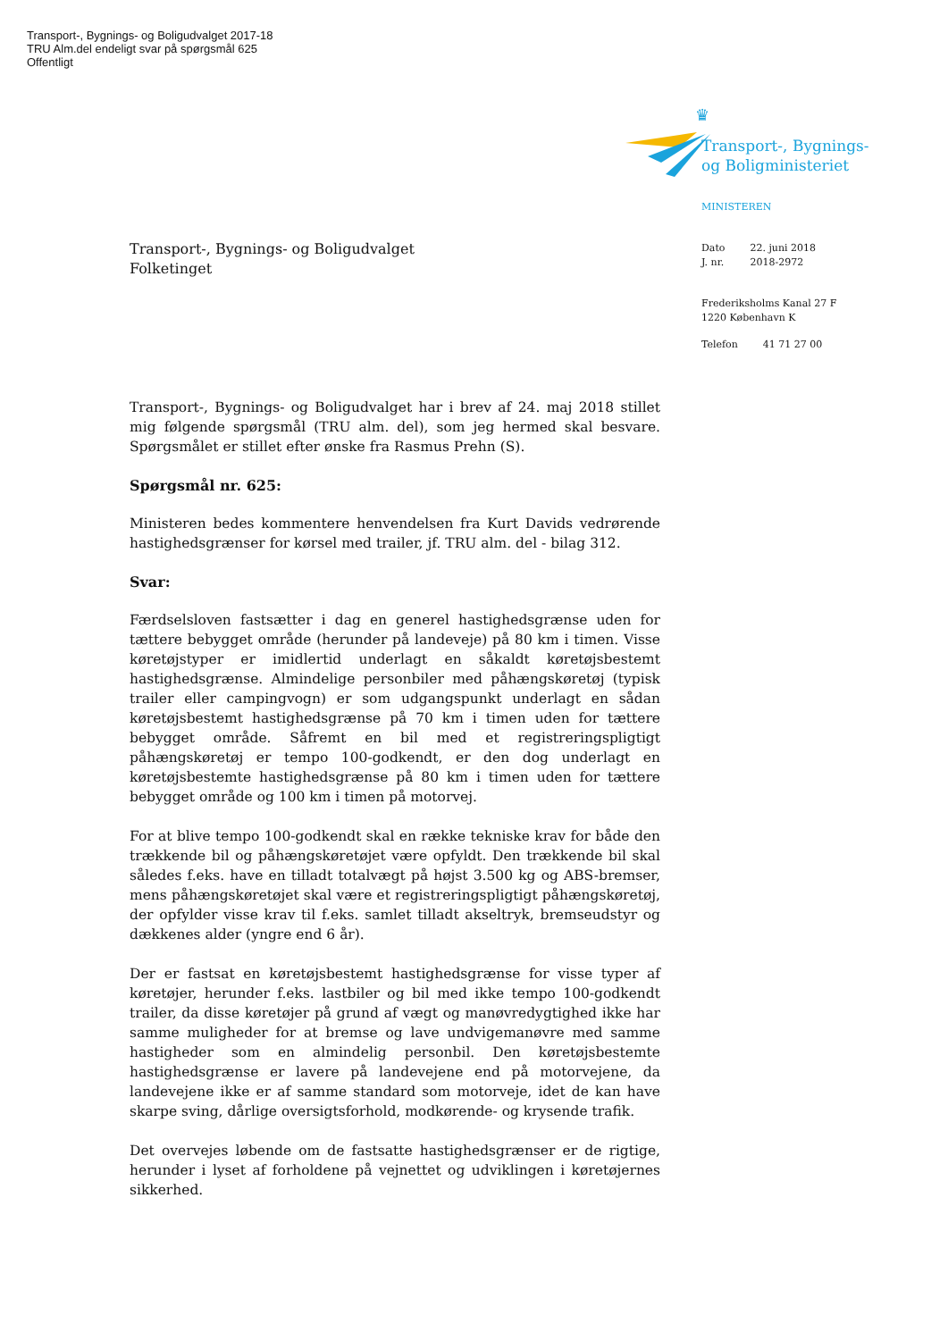Transport-, Bygnings- og Boligudvalget 2017-18
TRU Alm.del endeligt svar på spørgsmål 625
Offentligt
♛
Transport-, Bygnings-
og Boligministeriet
MINISTEREN
| Dato | 22. juni 2018 |
| J. nr. | 2018-2972 |
Frederiksholms Kanal 27 F
1220 København K
| Telefon | 41 71 27 00 |
Transport-, Bygnings- og Boligudvalget
Folketinget
Transport-, Bygnings- og Boligudvalget har i brev af 24. maj 2018 stillet mig følgende spørgsmål (TRU alm. del), som jeg hermed skal besvare. Spørgsmålet er stillet efter ønske fra Rasmus Prehn (S).
Spørgsmål nr. 625:
Ministeren bedes kommentere henvendelsen fra Kurt Davids vedrørende hastighedsgrænser for kørsel med trailer, jf. TRU alm. del - bilag 312.
Svar:
Færdselsloven fastsætter i dag en generel hastighedsgrænse uden for tættere bebygget område (herunder på landeveje) på 80 km i timen. Visse køretøjstyper er imidlertid underlagt en såkaldt køretøjsbestemt hastighedsgrænse. Almindelige personbiler med påhængskøretøj (typisk trailer eller campingvogn) er som udgangspunkt underlagt en sådan køretøjsbestemt hastighedsgrænse på 70 km i timen uden for tættere bebygget område. Såfremt en bil med et registreringspligtigt påhængskøretøj er tempo 100-godkendt, er den dog underlagt en køretøjsbestemte hastighedsgrænse på 80 km i timen uden for tættere bebygget område og 100 km i timen på motorvej.
For at blive tempo 100-godkendt skal en række tekniske krav for både den trækkende bil og påhængskøretøjet være opfyldt. Den trækkende bil skal således f.eks. have en tilladt totalvægt på højst 3.500 kg og ABS-bremser, mens påhængskøretøjet skal være et registreringspligtigt påhængskøretøj, der opfylder visse krav til f.eks. samlet tilladt akseltryk, bremseudstyr og dækkenes alder (yngre end 6 år).
Der er fastsat en køretøjsbestemt hastighedsgrænse for visse typer af køretøjer, herunder f.eks. lastbiler og bil med ikke tempo 100-godkendt trailer, da disse køretøjer på grund af vægt og manøvredygtighed ikke har samme muligheder for at bremse og lave undvigemanøvre med samme hastigheder som en almindelig personbil. Den køretøjsbestemte hastighedsgrænse er lavere på landevejene end på motorvejene, da landevejene ikke er af samme standard som motorveje, idet de kan have skarpe sving, dårlige oversigtsforhold, modkørende- og krysende trafik.
Det overvejes løbende om de fastsatte hastighedsgrænser er de rigtige, herunder i lyset af forholdene på vejnettet og udviklingen i køretøjernes sikkerhed.